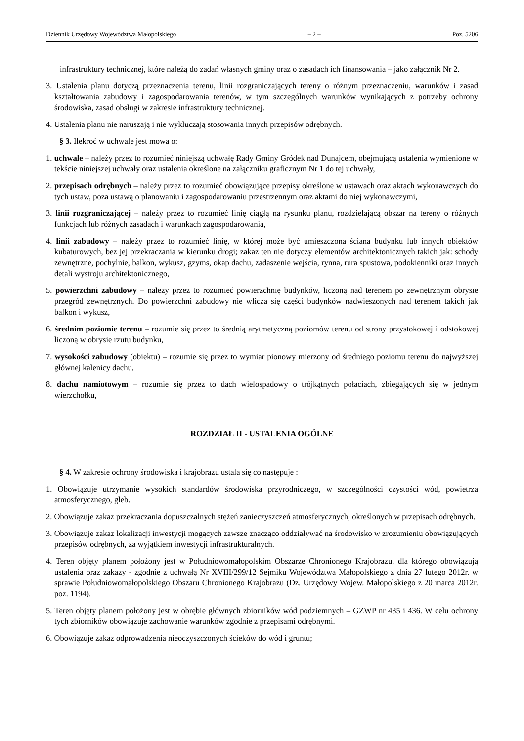Dziennik Urzędowy Województwa Małopolskiego – 2 – Poz. 5206
infrastruktury technicznej, które należą do zadań własnych gminy oraz o zasadach ich finansowania – jako załącznik Nr 2.
3. Ustalenia planu dotyczą przeznaczenia terenu, linii rozgraniczających tereny o różnym przeznaczeniu, warunków i zasad kształtowania zabudowy i zagospodarowania terenów, w tym szczególnych warunków wynikających z potrzeby ochrony środowiska, zasad obsługi w zakresie infrastruktury technicznej.
4. Ustalenia planu nie naruszają i nie wykluczają stosowania innych przepisów odrębnych.
§ 3. Ilekroć w uchwale jest mowa o:
1. uchwale – należy przez to rozumieć niniejszą uchwałę Rady Gminy Gródek nad Dunajcem, obejmującą ustalenia wymienione w tekście niniejszej uchwały oraz ustalenia określone na załączniku graficznym Nr 1 do tej uchwały,
2. przepisach odrębnych – należy przez to rozumieć obowiązujące przepisy określone w ustawach oraz aktach wykonawczych do tych ustaw, poza ustawą o planowaniu i zagospodarowaniu przestrzennym oraz aktami do niej wykonawczymi,
3. linii rozgraniczającej – należy przez to rozumieć linię ciągłą na rysunku planu, rozdzielającą obszar na tereny o różnych funkcjach lub różnych zasadach i warunkach zagospodarowania,
4. linii zabudowy – należy przez to rozumieć linię, w której może być umieszczona ściana budynku lub innych obiektów kubaturowych, bez jej przekraczania w kierunku drogi; zakaz ten nie dotyczy elementów architektonicznych takich jak: schody zewnętrzne, pochylnie, balkon, wykusz, gzyms, okap dachu, zadaszenie wejścia, rynna, rura spustowa, podokienniki oraz innych detali wystroju architektonicznego,
5. powierzchni zabudowy – należy przez to rozumieć powierzchnię budynków, liczoną nad terenem po zewnętrznym obrysie przegród zewnętrznych. Do powierzchni zabudowy nie wlicza się części budynków nadwieszonych nad terenem takich jak balkon i wykusz,
6. średnim poziomie terenu – rozumie się przez to średnią arytmetyczną poziomów terenu od strony przystokowej i odstokowej liczoną w obrysie rzutu budynku,
7. wysokości zabudowy (obiektu) – rozumie się przez to wymiar pionowy mierzony od średniego poziomu terenu do najwyższej głównej kalenicy dachu,
8. dachu namiotowym – rozumie się przez to dach wielospadowy o trójkątnych połaciach, zbiegających się w jednym wierzchołku,
ROZDZIAŁ II - USTALENIA OGÓLNE
§ 4. W zakresie ochrony środowiska i krajobrazu ustala się co następuje :
1. Obowiązuje utrzymanie wysokich standardów środowiska przyrodniczego, w szczególności czystości wód, powietrza atmosferycznego, gleb.
2. Obowiązuje zakaz przekraczania dopuszczalnych stężeń zanieczyszczeń atmosferycznych, określonych w przepisach odrębnych.
3. Obowiązuje zakaz lokalizacji inwestycji mogących zawsze znacząco oddziaływać na środowisko w zrozumieniu obowiązujących przepisów odrębnych, za wyjątkiem inwestycji infrastrukturalnych.
4. Teren objęty planem położony jest w Południowomałopolskim Obszarze Chronionego Krajobrazu, dla którego obowiązują ustalenia oraz zakazy - zgodnie z uchwałą Nr XVIII/299/12 Sejmiku Województwa Małopolskiego z dnia 27 lutego 2012r. w sprawie Południowomałopolskiego Obszaru Chronionego Krajobrazu (Dz. Urzędowy Wojew. Małopolskiego z 20 marca 2012r. poz. 1194).
5. Teren objęty planem położony jest w obrębie głównych zbiorników wód podziemnych – GZWP nr 435 i 436. W celu ochrony tych zbiorników obowiązuje zachowanie warunków zgodnie z przepisami odrębnymi.
6. Obowiązuje zakaz odprowadzenia nieoczyszczonych ścieków do wód i gruntu;